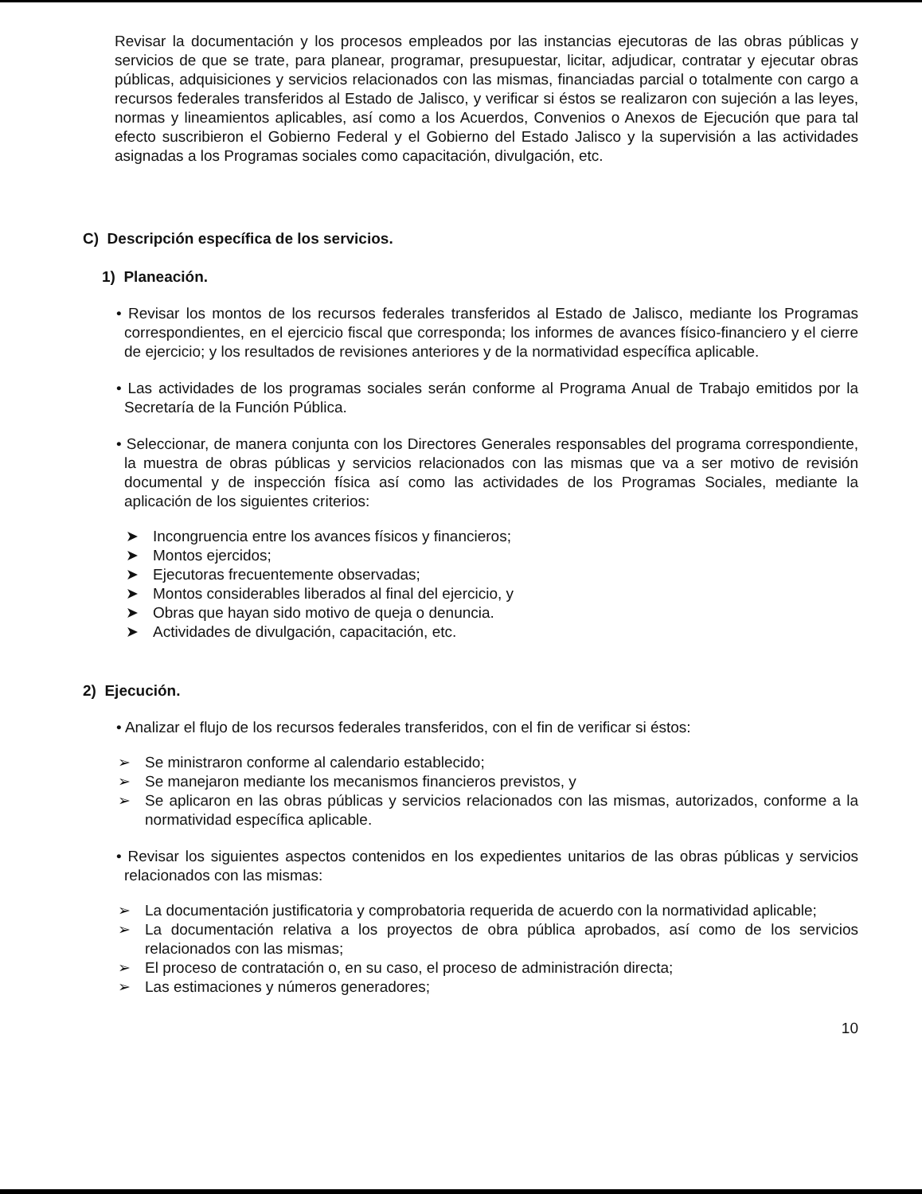Revisar la documentación y los procesos empleados por las instancias ejecutoras de las obras públicas y servicios de que se trate, para planear, programar, presupuestar, licitar, adjudicar, contratar y ejecutar obras públicas, adquisiciones y servicios relacionados con las mismas, financiadas parcial o totalmente con cargo a recursos federales transferidos al Estado de Jalisco, y verificar si éstos se realizaron con sujeción a las leyes, normas y lineamientos aplicables, así como a los Acuerdos, Convenios o Anexos de Ejecución que para tal efecto suscribieron el Gobierno Federal y el Gobierno del Estado Jalisco y la supervisión a las actividades asignadas a los Programas sociales como capacitación, divulgación, etc.
C) Descripción específica de los servicios.
1) Planeación.
• Revisar los montos de los recursos federales transferidos al Estado de Jalisco, mediante los Programas correspondientes, en el ejercicio fiscal que corresponda; los informes de avances físico-financiero y el cierre de ejercicio; y los resultados de revisiones anteriores y de la normatividad específica aplicable.
• Las actividades de los programas sociales serán conforme al Programa Anual de Trabajo emitidos por la Secretaría de la Función Pública.
• Seleccionar, de manera conjunta con los Directores Generales responsables del programa correspondiente, la muestra de obras públicas y servicios relacionados con las mismas que va a ser motivo de revisión documental y de inspección física así como las actividades de los Programas Sociales, mediante la aplicación de los siguientes criterios:
➤ Incongruencia entre los avances físicos y financieros;
➤ Montos ejercidos;
➤ Ejecutoras frecuentemente observadas;
➤ Montos considerables liberados al final del ejercicio, y
➤ Obras que hayan sido motivo de queja o denuncia.
➤ Actividades de divulgación, capacitación, etc.
2) Ejecución.
• Analizar el flujo de los recursos federales transferidos, con el fin de verificar si éstos:
➢ Se ministraron conforme al calendario establecido;
➢ Se manejaron mediante los mecanismos financieros previstos, y
➢ Se aplicaron en las obras públicas y servicios relacionados con las mismas, autorizados, conforme a la normatividad específica aplicable.
• Revisar los siguientes aspectos contenidos en los expedientes unitarios de las obras públicas y servicios relacionados con las mismas:
➢ La documentación justificatoria y comprobatoria requerida de acuerdo con la normatividad aplicable;
➢ La documentación relativa a los proyectos de obra pública aprobados, así como de los servicios relacionados con las mismas;
➢ El proceso de contratación o, en su caso, el proceso de administración directa;
➢ Las estimaciones y números generadores;
10